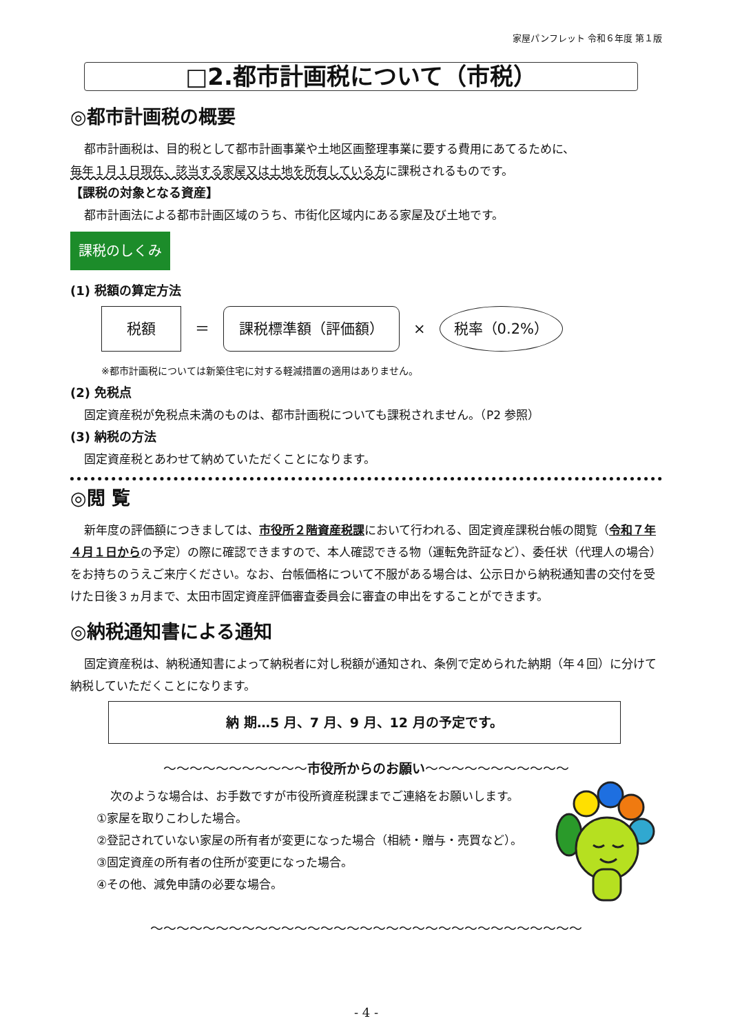家屋パンフレット 令和６年度 第１版
□2.都市計画税について（市税）
◎都市計画税の概要
都市計画税は、目的税として都市計画事業や土地区画整理事業に要する費用にあてるために、
毎年１月１日現在、該当する家屋又は土地を所有している方に課税されるものです。
【課税の対象となる資産】
都市計画法による都市計画区域のうち、市街化区域内にある家屋及び土地です。
課税のしくみ
(1) 税額の算定方法
税額 ＝ 課税標準額（評価額） × 税率（0.2%）
※都市計画税については新築住宅に対する軽減措置の適用はありません。
(2) 免税点
固定資産税が免税点未満のものは、都市計画税についても課税されません。（P2 参照）
(3) 納税の方法
固定資産税とあわせて納めていただくことになります。
◎閲 覧
新年度の評価額につきましては、市役所２階資産税課において行われる、固定資産課税台帳の閲覧（令和７年４月１日からの予定）の際に確認できますので、本人確認できる物（運転免許証など）、委任状（代理人の場合）をお持ちのうえご来庁ください。なお、台帳価格について不服がある場合は、公示日から納税通知書の交付を受けた日後３ヵ月まで、太田市固定資産評価審査委員会に審査の申出をすることができます。
◎納税通知書による通知
固定資産税は、納税通知書によって納税者に対し税額が通知され、条例で定められた納期（年４回）に分けて納税していただくことになります。
納 期…5 月、7 月、9 月、12 月の予定です。
〜〜〜〜〜〜〜〜〜〜〜市役所からのお願い〜〜〜〜〜〜〜〜〜〜〜
次のような場合は、お手数ですが市役所資産税課までご連絡をお願いします。
①家屋を取りこわした場合。
②登記されていない家屋の所有者が変更になった場合（相続・贈与・売買など）。
③固定資産の所有者の住所が変更になった場合。
④その他、減免申請の必要な場合。
〜〜〜〜〜〜〜〜〜〜〜〜〜〜〜〜〜〜〜〜〜〜〜〜〜〜〜〜〜〜〜〜〜
- 4 -